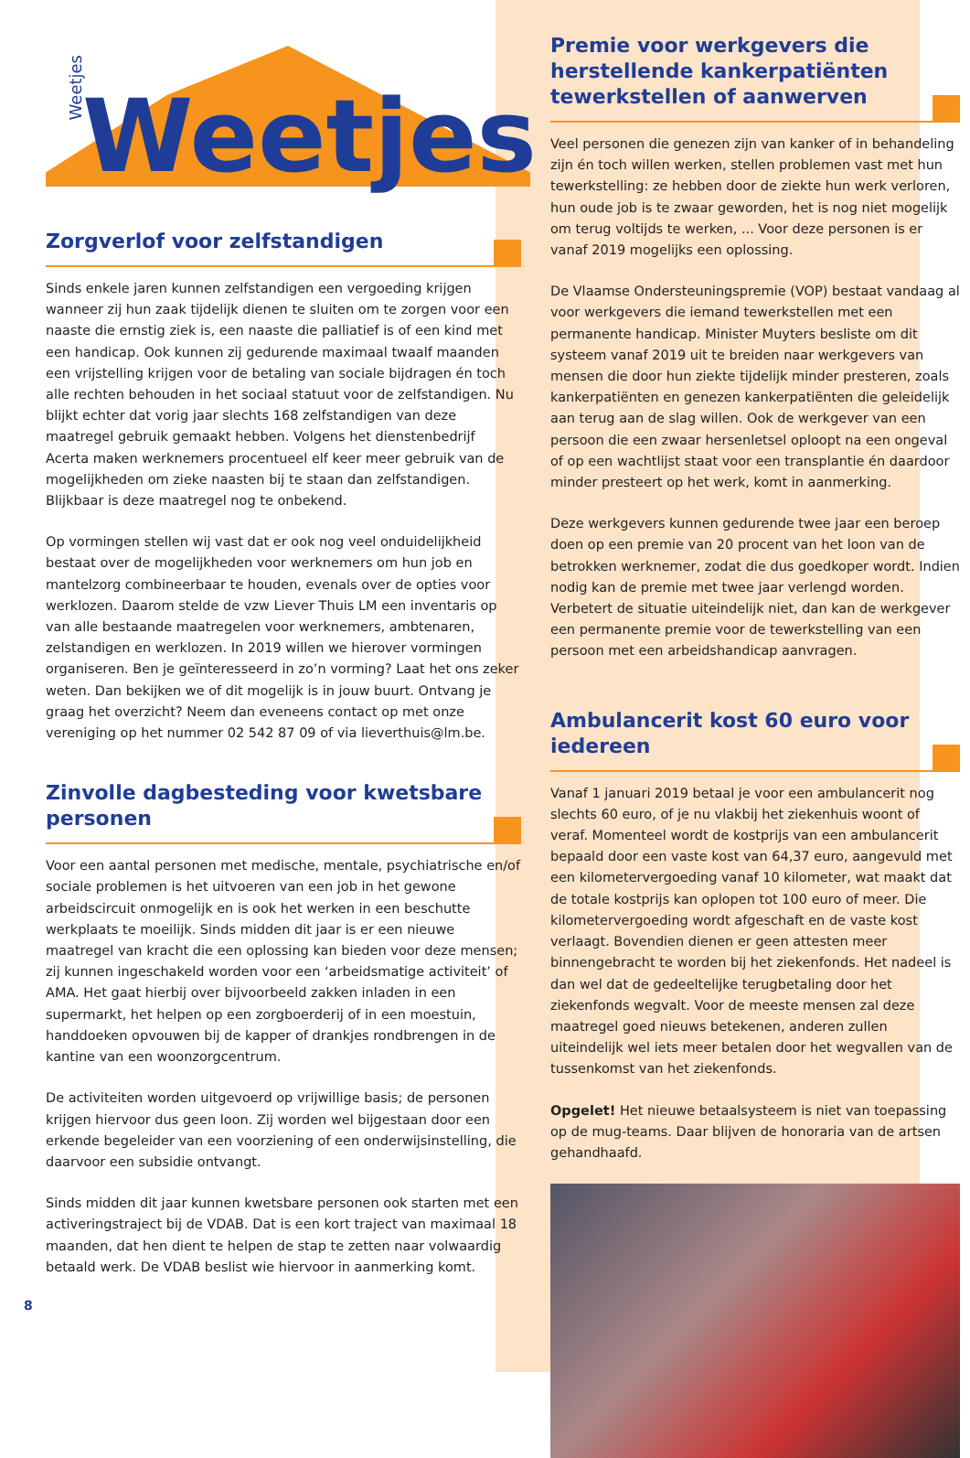Weetjes
Weetjes
Zorgverlof voor zelfstandigen
Sinds enkele jaren kunnen zelfstandigen een vergoeding krijgen wanneer zij hun zaak tijdelijk dienen te sluiten om te zorgen voor een naaste die ernstig ziek is, een naaste die palliatief is of een kind met een handicap. Ook kunnen zij gedurende maximaal twaalf maanden een vrijstelling krijgen voor de betaling van sociale bijdragen én toch alle rechten behouden in het sociaal statuut voor de zelfstandigen. Nu blijkt echter dat vorig jaar slechts 168 zelfstandigen van deze maatregel gebruik gemaakt hebben. Volgens het dienstenbedrijf Acerta maken werknemers procentueel elf keer meer gebruik van de mogelijkheden om zieke naasten bij te staan dan zelfstandigen. Blijkbaar is deze maatregel nog te onbekend.
Op vormingen stellen wij vast dat er ook nog veel onduidelijkheid bestaat over de mogelijkheden voor werknemers om hun job en mantelzorg combineerbaar te houden, evenals over de opties voor werklozen. Daarom stelde de vzw Liever Thuis LM een inventaris op van alle bestaande maatregelen voor werknemers, ambtenaren, zelstandigen en werklozen. In 2019 willen we hierover vormingen organiseren. Ben je geïnteresseerd in zo’n vorming? Laat het ons zeker weten. Dan bekijken we of dit mogelijk is in jouw buurt. Ontvang je graag het overzicht? Neem dan eveneens contact op met onze vereniging op het nummer 02 542 87 09 of via lieverthuis@lm.be.
Zinvolle dagbesteding voor kwetsbare personen
Voor een aantal personen met medische, mentale, psychiatrische en/of sociale problemen is het uitvoeren van een job in het gewone arbeidscircuit onmogelijk en is ook het werken in een beschutte werkplaats te moeilijk. Sinds midden dit jaar is er een nieuwe maatregel van kracht die een oplossing kan bieden voor deze mensen; zij kunnen ingeschakeld worden voor een ‘arbeidsmatige activiteit’ of AMA. Het gaat hierbij over bijvoorbeeld zakken inladen in een supermarkt, het helpen op een zorgboerderij of in een moestuin, handdoeken opvouwen bij de kapper of drankjes rondbrengen in de kantine van een woonzorgcentrum.
De activiteiten worden uitgevoerd op vrijwillige basis; de personen krijgen hiervoor dus geen loon. Zij worden wel bijgestaan door een erkende begeleider van een voorziening of een onderwijsinstelling, die daarvoor een subsidie ontvangt.
Sinds midden dit jaar kunnen kwetsbare personen ook starten met een activeringstraject bij de VDAB. Dat is een kort traject van maximaal 18 maanden, dat hen dient te helpen de stap te zetten naar volwaardig betaald werk. De VDAB beslist wie hiervoor in aanmerking komt.
8
Premie voor werkgevers die herstellende kankerpatiënten tewerkstellen of aanwerven
Veel personen die genezen zijn van kanker of in behandeling zijn én toch willen werken, stellen problemen vast met hun tewerkstelling: ze hebben door de ziekte hun werk verloren, hun oude job is te zwaar geworden, het is nog niet mogelijk om terug voltijds te werken, ... Voor deze personen is er vanaf 2019 mogelijks een oplossing.
De Vlaamse Ondersteuningspremie (VOP) bestaat vandaag al voor werkgevers die iemand tewerkstellen met een permanente handicap. Minister Muyters besliste om dit systeem vanaf 2019 uit te breiden naar werkgevers van mensen die door hun ziekte tijdelijk minder presteren, zoals kankerpatiënten en genezen kankerpatiënten die geleidelijk aan terug aan de slag willen. Ook de werkgever van een persoon die een zwaar hersenletsel oploopt na een ongeval of op een wachtlijst staat voor een transplantie én daardoor minder presteert op het werk, komt in aanmerking.
Deze werkgevers kunnen gedurende twee jaar een beroep doen op een premie van 20 procent van het loon van de betrokken werknemer, zodat die dus goedkoper wordt. Indien nodig kan de premie met twee jaar verlengd worden. Verbetert de situatie uiteindelijk niet, dan kan de werkgever een permanente premie voor de tewerkstelling van een persoon met een arbeidshandicap aanvragen.
Ambulancerit kost 60 euro voor iedereen
Vanaf 1 januari 2019 betaal je voor een ambulancerit nog slechts 60 euro, of je nu vlakbij het ziekenhuis woont of veraf. Momenteel wordt de kostprijs van een ambulancerit bepaald door een vaste kost van 64,37 euro, aangevuld met een kilometervergoeding vanaf 10 kilometer, wat maakt dat de totale kostprijs kan oplopen tot 100 euro of meer. Die kilometervergoeding wordt afgeschaft en de vaste kost verlaagt. Bovendien dienen er geen attesten meer binnengebracht te worden bij het ziekenfonds. Het nadeel is dan wel dat de gedeeltelijke terugbetaling door het ziekenfonds wegvalt. Voor de meeste mensen zal deze maatregel goed nieuws betekenen, anderen zullen uiteindelijk wel iets meer betalen door het wegvallen van de tussenkomst van het ziekenfonds.
Opgelet! Het nieuwe betaalsysteem is niet van toepassing op de mug-teams. Daar blijven de honoraria van de artsen gehandhaafd.